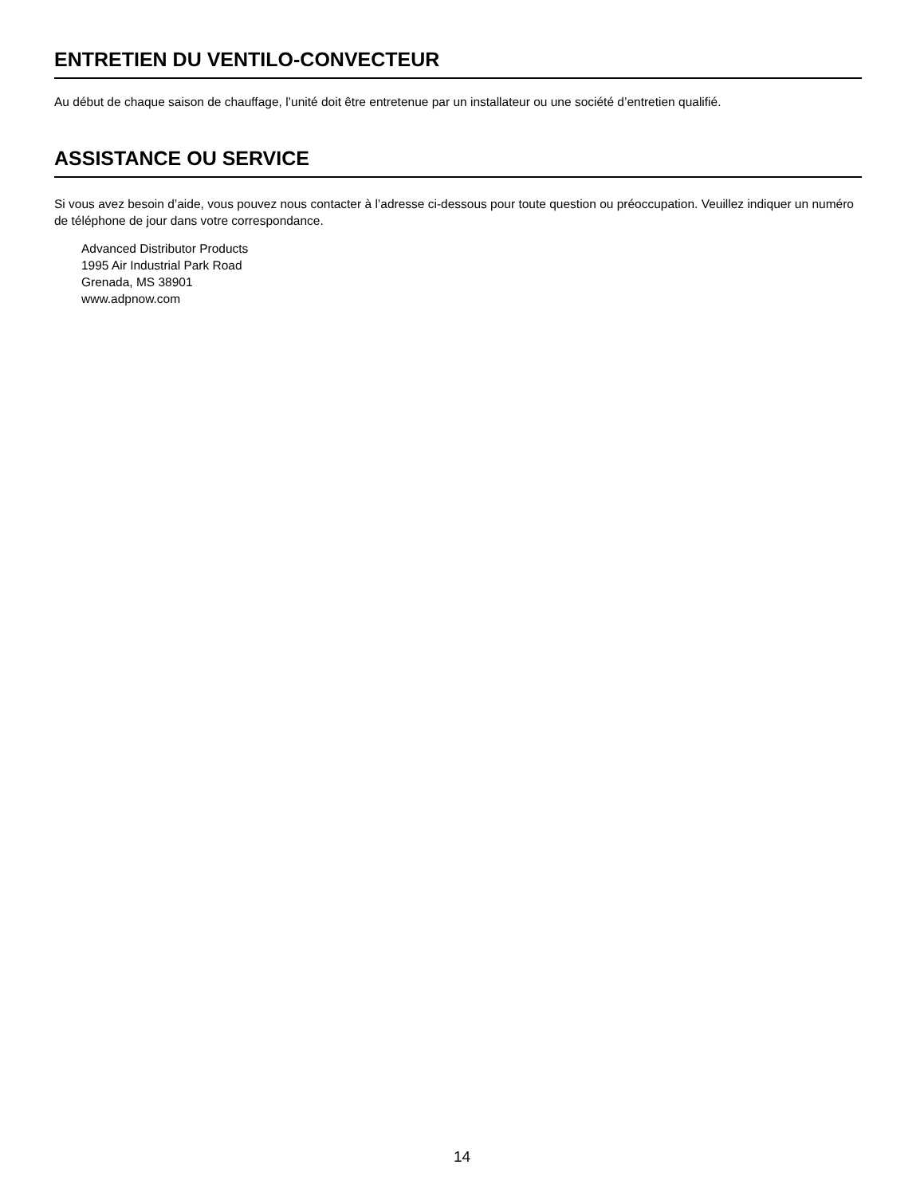ENTRETIEN DU VENTILO-CONVECTEUR
Au début de chaque saison de chauffage, l’unité doit être entretenue par un installateur ou une société d’entretien qualifié.
ASSISTANCE OU SERVICE
Si vous avez besoin d’aide, vous pouvez nous contacter à l’adresse ci-dessous pour toute question ou préoccupation. Veuillez indiquer un numéro de téléphone de jour dans votre correspondance.
Advanced Distributor Products
1995 Air Industrial Park Road
Grenada, MS 38901
www.adpnow.com
14